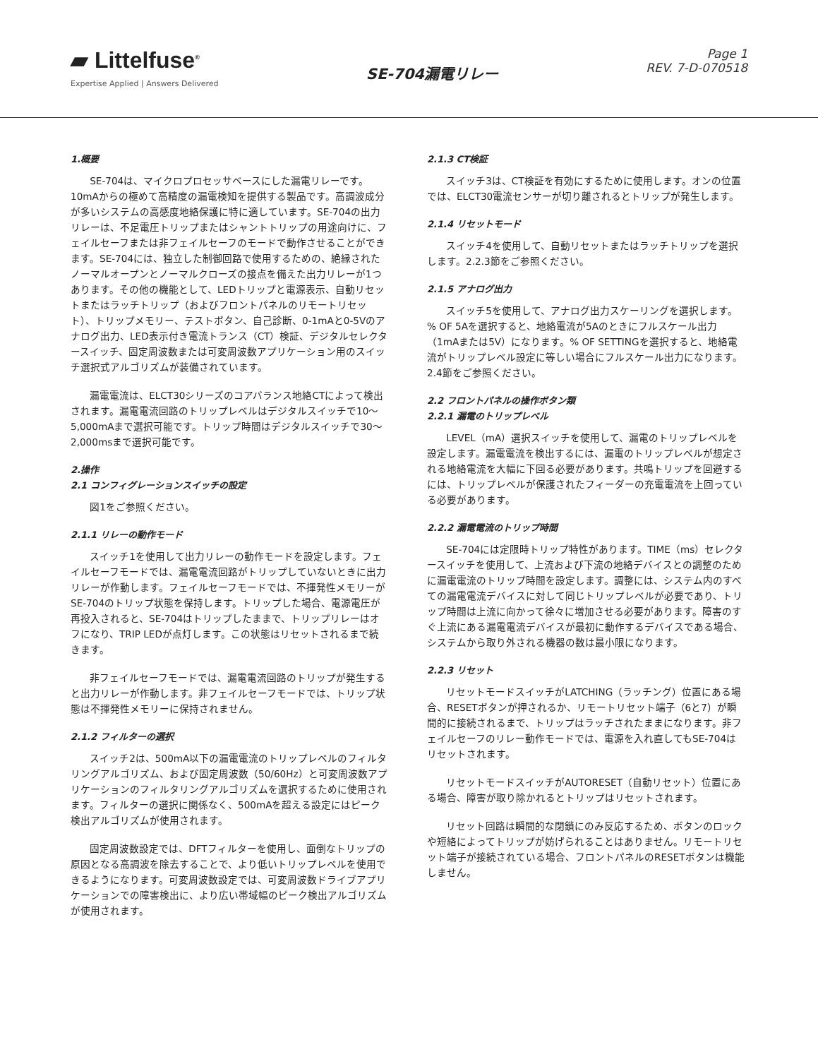▰ Littelfuse<sup>®</sup>
Expertise Applied | Answers Delivered
SE-704漏電リレー
Page 1
REV. 7-D-070518
1.概要
SE-704は、マイクロプロセッサベースにした漏電リレーです。10mAからの極めて高精度の漏電検知を提供する製品です。高調波成分が多いシステムの高感度地絡保護に特に適しています。SE-704の出力リレーは、不足電圧トリップまたはシャントトリップの用途向けに、フェイルセーフまたは非フェイルセーフのモードで動作させることができます。SE-704には、独立した制御回路で使用するための、絶縁されたノーマルオープンとノーマルクローズの接点を備えた出力リレーが1つあります。その他の機能として、LEDトリップと電源表示、自動リセットまたはラッチトリップ（およびフロントパネルのリモートリセット）、トリップメモリー、テストボタン、自己診断、0-1mAと0-5Vのアナログ出力、LED表示付き電流トランス（CT）検証、デジタルセレクタースイッチ、固定周波数または可変周波数アプリケーション用のスイッチ選択式アルゴリズムが装備されています。
漏電電流は、ELCT30シリーズのコアバランス地絡CTによって検出されます。漏電電流回路のトリップレベルはデジタルスイッチで10～5,000mAまで選択可能です。トリップ時間はデジタルスイッチで30～2,000msまで選択可能です。
2.操作
2.1 コンフィグレーションスイッチの設定
図1をご参照ください。
2.1.1 リレーの動作モード
スイッチ1を使用して出力リレーの動作モードを設定します。フェイルセーフモードでは、漏電電流回路がトリップしていないときに出力リレーが作動します。フェイルセーフモードでは、不揮発性メモリーがSE-704のトリップ状態を保持します。トリップした場合、電源電圧が再投入されると、SE-704はトリップしたままで、トリップリレーはオフになり、TRIP LEDが点灯します。この状態はリセットされるまで続きます。
非フェイルセーフモードでは、漏電電流回路のトリップが発生すると出力リレーが作動します。非フェイルセーフモードでは、トリップ状態は不揮発性メモリーに保持されません。
2.1.2 フィルターの選択
スイッチ2は、500mA以下の漏電電流のトリップレベルのフィルタリングアルゴリズム、および固定周波数（50/60Hz）と可変周波数アプリケーションのフィルタリングアルゴリズムを選択するために使用されます。フィルターの選択に関係なく、500mAを超える設定にはピーク検出アルゴリズムが使用されます。
固定周波数設定では、DFTフィルターを使用し、面倒なトリップの原因となる高調波を除去することで、より低いトリップレベルを使用できるようになります。可変周波数設定では、可変周波数ドライブアプリケーションでの障害検出に、より広い帯域幅のピーク検出アルゴリズムが使用されます。
2.1.3 CT検証
スイッチ3は、CT検証を有効にするために使用します。オンの位置では、ELCT30電流センサーが切り離されるとトリップが発生します。
2.1.4 リセットモード
スイッチ4を使用して、自動リセットまたはラッチトリップを選択します。2.2.3節をご参照ください。
2.1.5 アナログ出力
スイッチ5を使用して、アナログ出力スケーリングを選択します。% OF 5Aを選択すると、地絡電流が5Aのときにフルスケール出力（1mAまたは5V）になります。% OF SETTINGを選択すると、地絡電流がトリップレベル設定に等しい場合にフルスケール出力になります。2.4節をご参照ください。
2.2 フロントパネルの操作ボタン類
2.2.1 漏電のトリップレベル
LEVEL（mA）選択スイッチを使用して、漏電のトリップレベルを設定します。漏電電流を検出するには、漏電のトリップレベルが想定される地絡電流を大幅に下回る必要があります。共鳴トリップを回避するには、トリップレベルが保護されたフィーダーの充電電流を上回っている必要があります。
2.2.2 漏電電流のトリップ時間
SE-704には定限時トリップ特性があります。TIME（ms）セレクタースイッチを使用して、上流および下流の地絡デバイスとの調整のために漏電電流のトリップ時間を設定します。調整には、システム内のすべての漏電電流デバイスに対して同じトリップレベルが必要であり、トリップ時間は上流に向かって徐々に増加させる必要があります。障害のすぐ上流にある漏電電流デバイスが最初に動作するデバイスである場合、システムから取り外される機器の数は最小限になります。
2.2.3 リセット
リセットモードスイッチがLATCHING（ラッチング）位置にある場合、RESETボタンが押されるか、リモートリセット端子（6と7）が瞬間的に接続されるまで、トリップはラッチされたままになります。非フェイルセーフのリレー動作モードでは、電源を入れ直してもSE-704はリセットされます。
リセットモードスイッチがAUTORESET（自動リセット）位置にある場合、障害が取り除かれるとトリップはリセットされます。
リセット回路は瞬間的な閉鎖にのみ反応するため、ボタンのロックや短絡によってトリップが妨げられることはありません。リモートリセット端子が接続されている場合、フロントパネルのRESETボタンは機能しません。